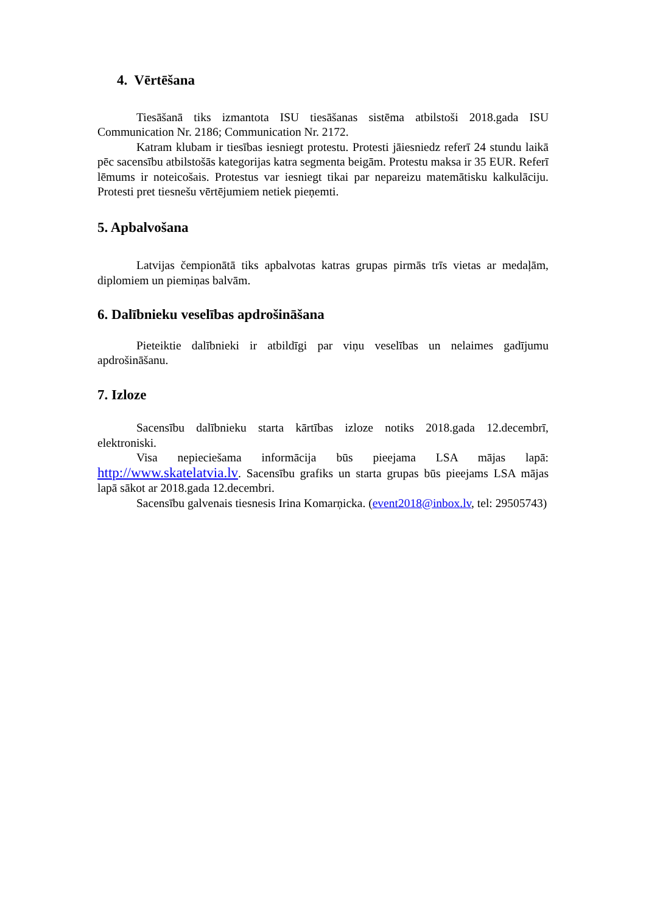4. Vērtēšana
Tiesāšanā tiks izmantota ISU tiesāšanas sistēma atbilstoši 2018.gada ISU Communication Nr. 2186; Communication Nr. 2172.
Katram klubam ir tiesības iesniegt protestu. Protesti jāiesniedz referī 24 stundu laikā pēc sacensību atbilstošās kategorijas katra segmenta beigām. Protestu maksa ir 35 EUR. Referī lēmums ir noteicošais. Protestus var iesniegt tikai par nepareizu matemātisku kalkulāciju. Protesti pret tiesnešu vērtējumiem netiek pieņemti.
5. Apbalvošana
Latvijas čempionātā tiks apbalvotas katras grupas pirmās trīs vietas ar medaļām, diplomiem un piemiņas balvām.
6. Dalībnieku veselības apdrošināšana
Pieteiktie dalībnieki ir atbildīgi par viņu veselības un nelaimes gadījumu apdrošināšanu.
7. Izloze
Sacensību dalībnieku starta kārtības izloze notiks 2018.gada 12.decembrī, elektroniski.
Visa nepieciešama informācija būs pieejama LSA mājas lapā: http://www.skatelatvia.lv. Sacensību grafiks un starta grupas būs pieejams LSA mājas lapā sākot ar 2018.gada 12.decembri.
Sacensību galvenais tiesnesis Irina Komarņicka. (event2018@inbox.lv, tel: 29505743)